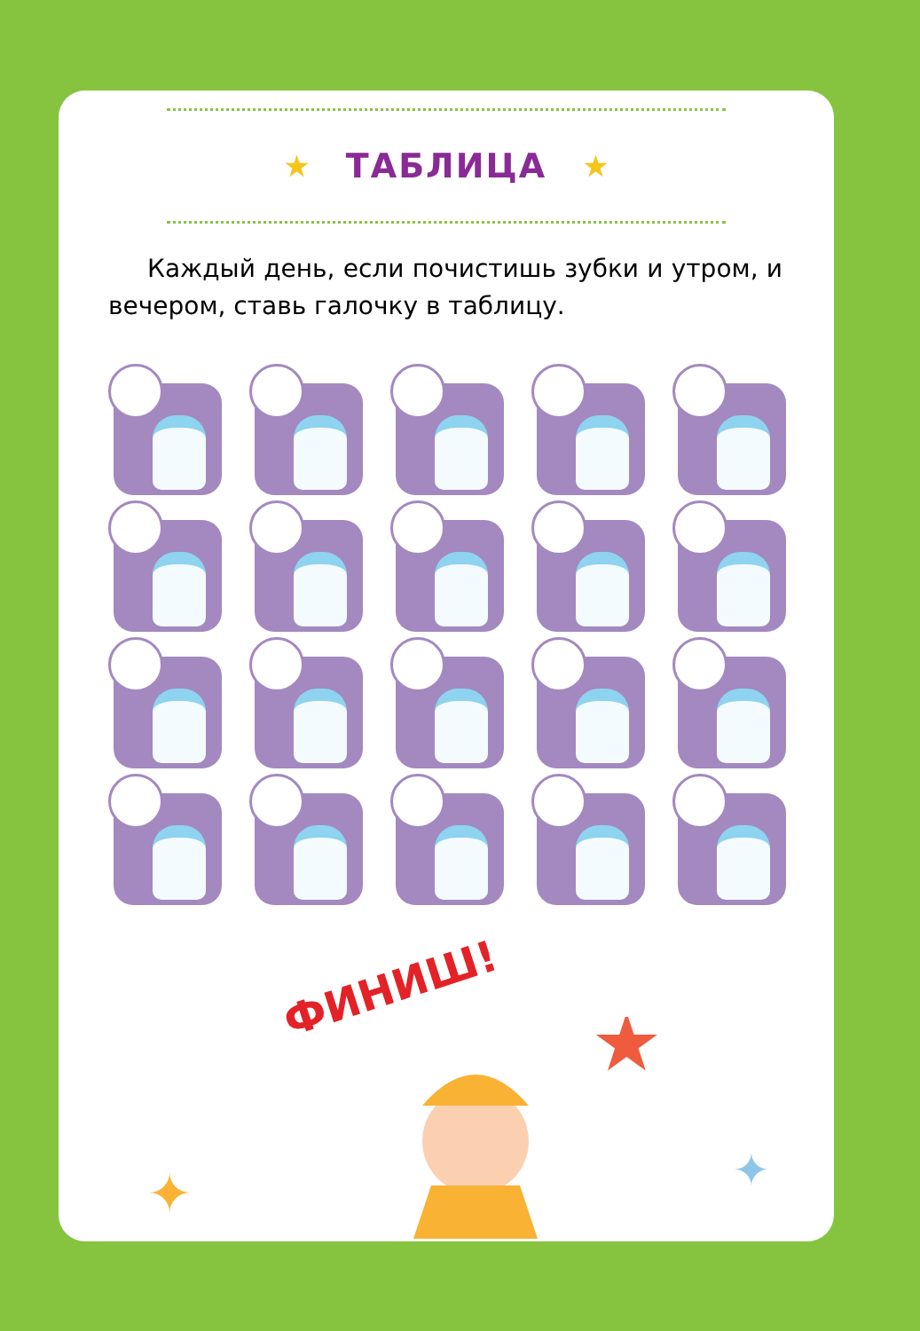★ ТАБЛИЦА ★
Каждый день, если почистишь зубки и утром, и вечером, ставь галочку в таблицу.
ФИНИШ!
★
✦
✦